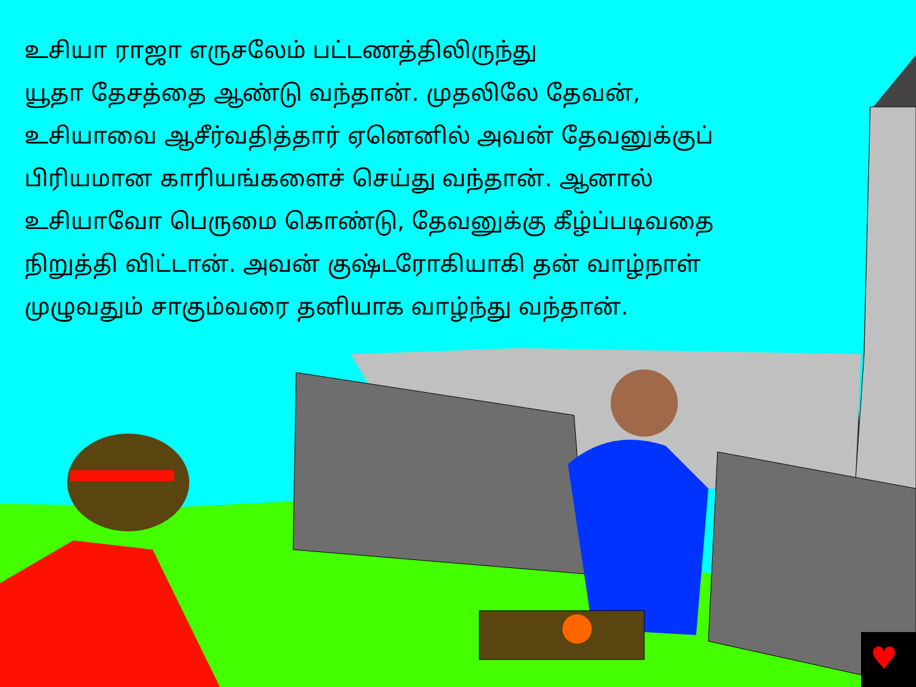♥
உசியா ராஜா எருசலேம் பட்டணத்திலிருந்து
யூதா தேசத்தை ஆண்டு வந்தான். முதலிலே தேவன்,
உசியாவை ஆசீர்வதித்தார் ஏனெனில் அவன் தேவனுக்குப்
பிரியமான காரியங்களைச் செய்து வந்தான். ஆனால்
உசியாவோ பெருமை கொண்டு, தேவனுக்கு கீழ்ப்படிவதை
நிறுத்தி விட்டான். அவன் குஷ்டரோகியாகி தன் வாழ்நாள்
முழுவதும் சாகும்வரை தனியாக வாழ்ந்து வந்தான்.